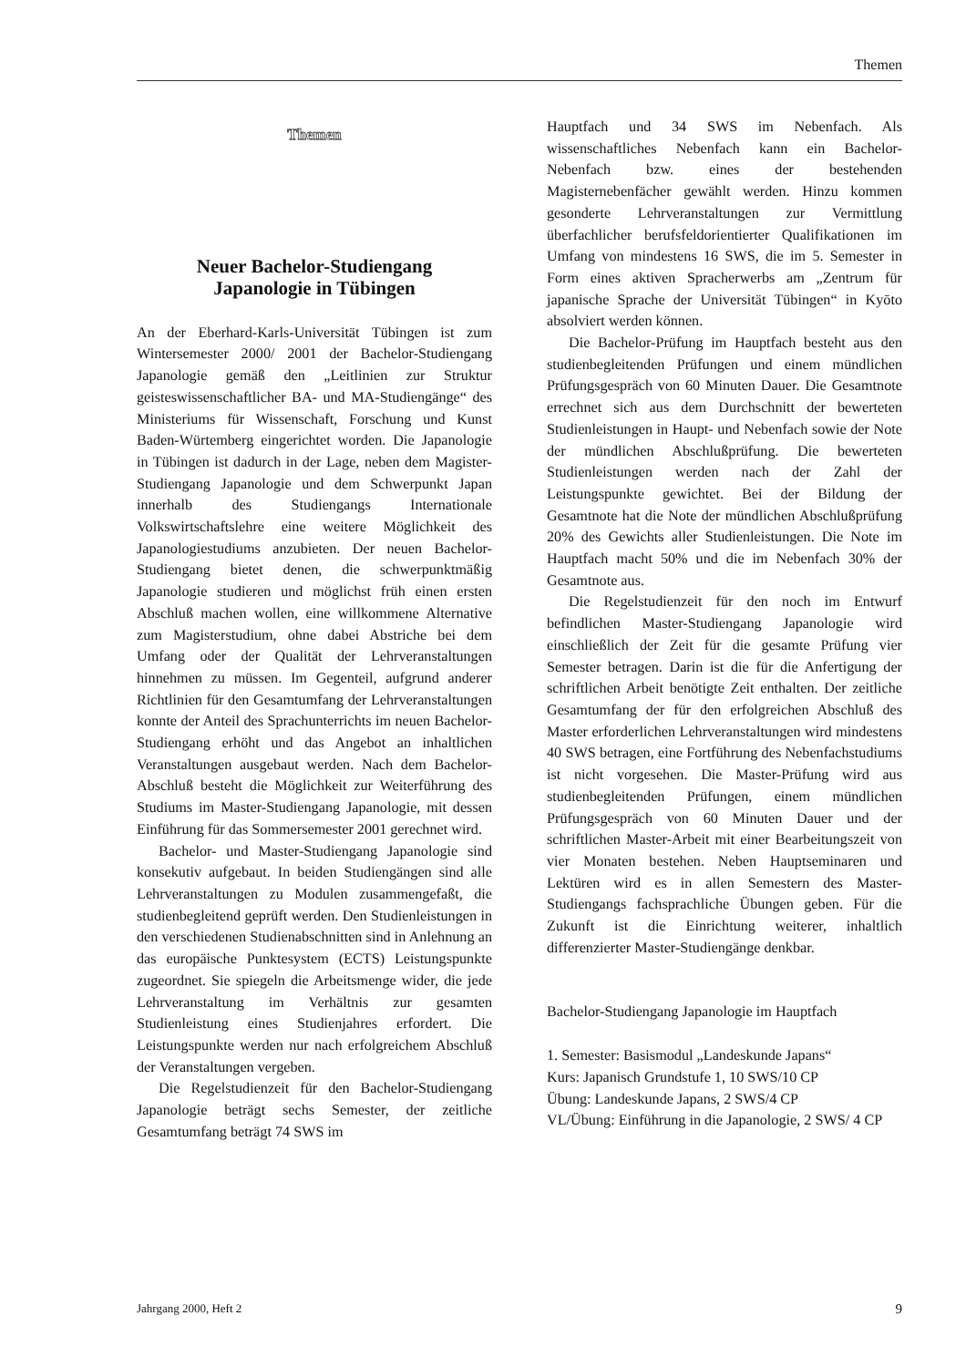Themen
Themen
Neuer Bachelor-Studiengang
Japanologie in Tübingen
An der Eberhard-Karls-Universität Tübingen ist zum Wintersemester 2000/ 2001 der Bachelor-Studiengang Japanologie gemäß den „Leitlinien zur Struktur geisteswissenschaftlicher BA- und MA-Studiengänge“ des Ministeriums für Wissenschaft, Forschung und Kunst Baden-Würtemberg eingerichtet worden. Die Japanologie in Tübingen ist dadurch in der Lage, neben dem Magister-Studiengang Japanologie und dem Schwerpunkt Japan innerhalb des Studiengangs Internationale Volkswirtschaftslehre eine weitere Möglichkeit des Japanologiestudiums anzubieten. Der neuen Bachelor-Studiengang bietet denen, die schwerpunktmäßig Japanologie studieren und möglichst früh einen ersten Abschluß machen wollen, eine willkommene Alternative zum Magisterstudium, ohne dabei Abstriche bei dem Umfang oder der Qualität der Lehrveranstaltungen hinnehmen zu müssen. Im Gegenteil, aufgrund anderer Richtlinien für den Gesamtumfang der Lehrveranstaltungen konnte der Anteil des Sprachunterrichts im neuen Bachelor-Studiengang erhöht und das Angebot an inhaltlichen Veranstaltungen ausgebaut werden. Nach dem Bachelor-Abschluß besteht die Möglichkeit zur Weiterführung des Studiums im Master-Studiengang Japanologie, mit dessen Einführung für das Sommersemester 2001 gerechnet wird.
Bachelor- und Master-Studiengang Japanologie sind konsekutiv aufgebaut. In beiden Studiengängen sind alle Lehrveranstaltungen zu Modulen zusammengefaßt, die studienbegleitend geprüft werden. Den Studienleistungen in den verschiedenen Studienabschnitten sind in Anlehnung an das europäische Punktesystem (ECTS) Leistungspunkte zugeordnet. Sie spiegeln die Arbeitsmenge wider, die jede Lehrveranstaltung im Verhältnis zur gesamten Studienleistung eines Studienjahres erfordert. Die Leistungspunkte werden nur nach erfolgreichem Abschluß der Veranstaltungen vergeben.
Die Regelstudienzeit für den Bachelor-Studiengang Japanologie beträgt sechs Semester, der zeitliche Gesamtumfang beträgt 74 SWS im
Hauptfach und 34 SWS im Nebenfach. Als wissenschaftliches Nebenfach kann ein Bachelor-Nebenfach bzw. eines der bestehenden Magisternebenfächer gewählt werden. Hinzu kommen gesonderte Lehrveranstaltungen zur Vermittlung überfachlicher berufsfeldorientierter Qualifikationen im Umfang von mindestens 16 SWS, die im 5. Semester in Form eines aktiven Spracherwerbs am „Zentrum für japanische Sprache der Universität Tübingen“ in Kyōto absolviert werden können.
Die Bachelor-Prüfung im Hauptfach besteht aus den studienbegleitenden Prüfungen und einem mündlichen Prüfungsgespräch von 60 Minuten Dauer. Die Gesamtnote errechnet sich aus dem Durchschnitt der bewerteten Studienleistungen in Haupt- und Nebenfach sowie der Note der mündlichen Abschlußprüfung. Die bewerteten Studienleistungen werden nach der Zahl der Leistungspunkte gewichtet. Bei der Bildung der Gesamtnote hat die Note der mündlichen Abschlußprüfung 20% des Gewichts aller Studienleistungen. Die Note im Hauptfach macht 50% und die im Nebenfach 30% der Gesamtnote aus.
Die Regelstudienzeit für den noch im Entwurf befindlichen Master-Studiengang Japanologie wird einschließlich der Zeit für die gesamte Prüfung vier Semester betragen. Darin ist die für die Anfertigung der schriftlichen Arbeit benötigte Zeit enthalten. Der zeitliche Gesamtumfang der für den erfolgreichen Abschluß des Master erforderlichen Lehrveranstaltungen wird mindestens 40 SWS betragen, eine Fortführung des Nebenfachstudiums ist nicht vorgesehen. Die Master-Prüfung wird aus studienbegleitenden Prüfungen, einem mündlichen Prüfungsgespräch von 60 Minuten Dauer und der schriftlichen Master-Arbeit mit einer Bearbeitungszeit von vier Monaten bestehen. Neben Hauptseminaren und Lektüren wird es in allen Semestern des Master-Studiengangs fachsprachliche Übungen geben. Für die Zukunft ist die Einrichtung weiterer, inhaltlich differenzierter Master-Studiengänge denkbar.
Bachelor-Studiengang Japanologie im Hauptfach
1. Semester: Basismodul „Landeskunde Japans“
Kurs: Japanisch Grundstufe 1, 10 SWS/10 CP
Übung: Landeskunde Japans, 2 SWS/4 CP
VL/Übung: Einführung in die Japanologie, 2 SWS/ 4 CP
Jahrgang 2000, Heft 2 9